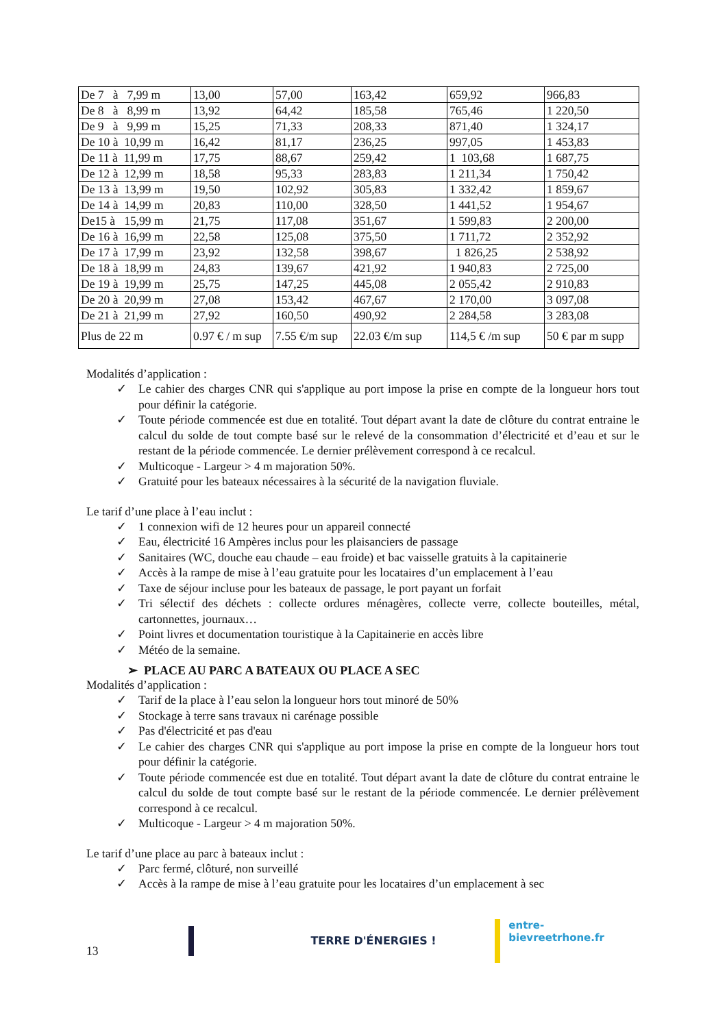| De 7 à 7,99 m | 13,00 | 57,00 | 163,42 | 659,92 | 966,83 |
| De 8 à 8,99 m | 13,92 | 64,42 | 185,58 | 765,46 | 1 220,50 |
| De 9 à 9,99 m | 15,25 | 71,33 | 208,33 | 871,40 | 1 324,17 |
| De 10 à 10,99 m | 16,42 | 81,17 | 236,25 | 997,05 | 1 453,83 |
| De 11 à 11,99 m | 17,75 | 88,67 | 259,42 | 1 103,68 | 1 687,75 |
| De 12 à 12,99 m | 18,58 | 95,33 | 283,83 | 1 211,34 | 1 750,42 |
| De 13 à 13,99 m | 19,50 | 102,92 | 305,83 | 1 332,42 | 1 859,67 |
| De 14 à 14,99 m | 20,83 | 110,00 | 328,50 | 1 441,52 | 1 954,67 |
| De15 à 15,99 m | 21,75 | 117,08 | 351,67 | 1 599,83 | 2 200,00 |
| De 16 à 16,99 m | 22,58 | 125,08 | 375,50 | 1 711,72 | 2 352,92 |
| De 17 à 17,99 m | 23,92 | 132,58 | 398,67 | 1 826,25 | 2 538,92 |
| De 18 à 18,99 m | 24,83 | 139,67 | 421,92 | 1 940,83 | 2 725,00 |
| De 19 à 19,99 m | 25,75 | 147,25 | 445,08 | 2 055,42 | 2 910,83 |
| De 20 à 20,99 m | 27,08 | 153,42 | 467,67 | 2 170,00 | 3 097,08 |
| De 21 à 21,99 m | 27,92 | 160,50 | 490,92 | 2 284,58 | 3 283,08 |
| Plus de 22 m | 0.97 € / m sup | 7.55 €/m sup | 22.03 €/m sup | 114,5 € /m sup | 50 € par m supp |
Modalités d’application :
✓ Le cahier des charges CNR qui s'applique au port impose la prise en compte de la longueur hors tout pour définir la catégorie.
✓ Toute période commencée est due en totalité. Tout départ avant la date de clôture du contrat entraine le calcul du solde de tout compte basé sur le relevé de la consommation d’électricité et d’eau et sur le restant de la période commencée. Le dernier prélèvement correspond à ce recalcul.
✓ Multicoque - Largeur > 4 m majoration 50%.
✓ Gratuité pour les bateaux nécessaires à la sécurité de la navigation fluviale.
Le tarif d’une place à l’eau inclut :
✓ 1 connexion wifi de 12 heures pour un appareil connecté
✓ Eau, électricité 16 Ampères inclus pour les plaisanciers de passage
✓ Sanitaires (WC, douche eau chaude – eau froide) et bac vaisselle gratuits à la capitainerie
✓ Accès à la rampe de mise à l’eau gratuite pour les locataires d’un emplacement à l’eau
✓ Taxe de séjour incluse pour les bateaux de passage, le port payant un forfait
✓ Tri sélectif des déchets : collecte ordures ménagères, collecte verre, collecte bouteilles, métal, cartonnettes, journaux…
✓ Point livres et documentation touristique à la Capitainerie en accès libre
✓ Météo de la semaine.
➢ PLACE AU PARC A BATEAUX OU PLACE A SEC
Modalités d’application :
✓ Tarif de la place à l’eau selon la longueur hors tout minoré de 50%
✓ Stockage à terre sans travaux ni carénage possible
✓ Pas d'électricité et pas d'eau
✓ Le cahier des charges CNR qui s'applique au port impose la prise en compte de la longueur hors tout pour définir la catégorie.
✓ Toute période commencée est due en totalité. Tout départ avant la date de clôture du contrat entraine le calcul du solde de tout compte basé sur le restant de la période commencée. Le dernier prélèvement correspond à ce recalcul.
✓ Multicoque - Largeur > 4 m majoration 50%.
Le tarif d’une place au parc à bateaux inclut :
✓ Parc fermé, clôturé, non surveillé
✓ Accès à la rampe de mise à l’eau gratuite pour les locataires d’un emplacement à sec
13 TERRE D'ÉNERGIES ! entre-bievreetrhone.fr